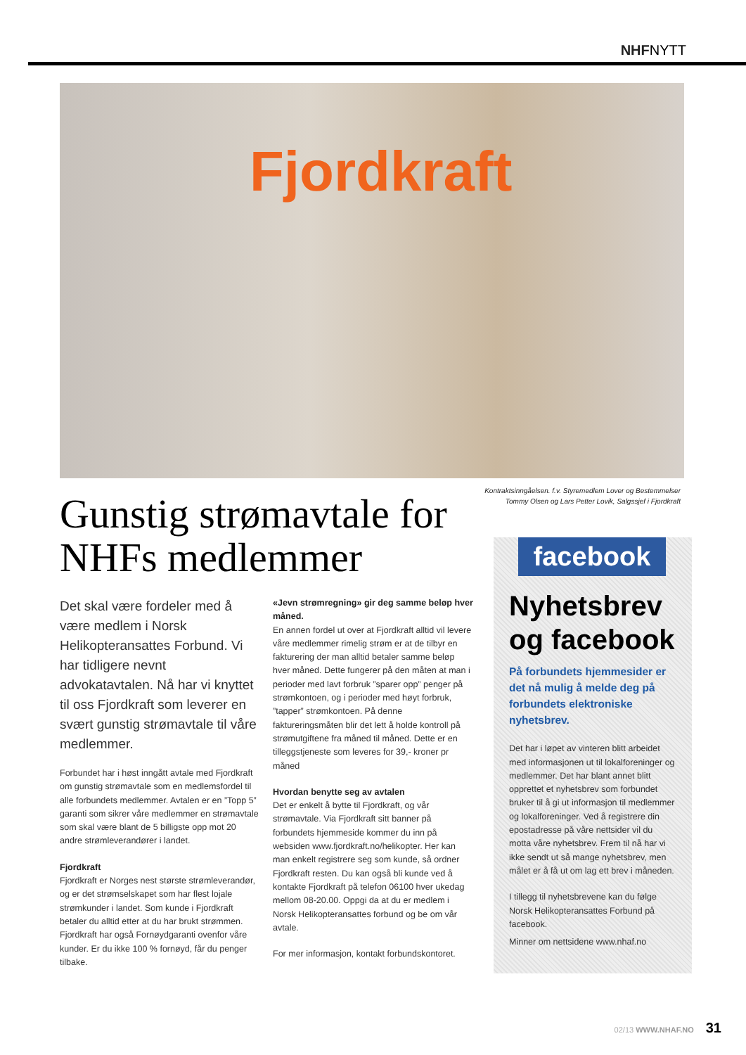NHFNYTT
Fjordkraft
Kontraktsinngåelsen. f.v. Styremedlem Lover og Bestemmelser Tommy Olsen og Lars Petter Lovik, Salgssjef i Fjordkraft
Gunstig strømavtale for NHFs medlemmer
Det skal være fordeler med å være medlem i Norsk Helikopteransattes Forbund. Vi har tidligere nevnt advokatavtalen. Nå har vi knyttet til oss Fjordkraft som leverer en svært gunstig strømavtale til våre medlemmer.
Forbundet har i høst inngått avtale med Fjordkraft om gunstig strømavtale som en medlemsfordel til alle forbundets medlemmer. Avtalen er en ”Topp 5” garanti som sikrer våre medlemmer en strømavtale som skal være blant de 5 billigste opp mot 20 andre strømleverandører i landet.
Fjordkraft
Fjordkraft er Norges nest største strømleverandør, og er det strømselskapet som har flest lojale strømkunder i landet. Som kunde i Fjordkraft betaler du alltid etter at du har brukt strømmen. Fjordkraft har også Fornøydgaranti ovenfor våre kunder. Er du ikke 100 % fornøyd, får du penger tilbake.
«Jevn strømregning» gir deg samme beløp hver måned.
En annen fordel ut over at Fjordkraft alltid vil levere våre medlemmer rimelig strøm er at de tilbyr en fakturering der man alltid betaler samme beløp hver måned. Dette fungerer på den måten at man i perioder med lavt forbruk ”sparer opp” penger på strømkontoen, og i perioder med høyt forbruk, ”tapper” strømkontoen. På denne faktureringsmåten blir det lett å holde kontroll på strømutgiftene fra måned til måned. Dette er en tilleggstjeneste som leveres for 39,- kroner pr måned
Hvordan benytte seg av avtalen
Det er enkelt å bytte til Fjordkraft, og vår strømavtale. Via Fjordkraft sitt banner på forbundets hjemmeside kommer du inn på websiden www.fjordkraft.no/helikopter. Her kan man enkelt registrere seg som kunde, så ordner Fjordkraft resten. Du kan også bli kunde ved å kontakte Fjordkraft på telefon 06100 hver ukedag mellom 08-20.00. Oppgi da at du er medlem i Norsk Helikopteransattes forbund og be om vår avtale.
For mer informasjon, kontakt forbundskontoret.
facebook
Nyhetsbrev og facebook
På forbundets hjemmesider er det nå mulig å melde deg på forbundets elektroniske nyhetsbrev.
Det har i løpet av vinteren blitt arbeidet med informasjonen ut til lokalforeninger og medlemmer. Det har blant annet blitt opprettet et nyhetsbrev som forbundet bruker til å gi ut informasjon til medlemmer og lokalforeninger. Ved å registrere din epostadresse på våre nettsider vil du motta våre nyhetsbrev. Frem til nå har vi ikke sendt ut så mange nyhetsbrev, men målet er å få ut om lag ett brev i måneden.
I tillegg til nyhetsbrevene kan du følge Norsk Helikopteransattes Forbund på facebook.
Minner om nettsidene www.nhaf.no
02/13 WWW.NHAF.NO 31